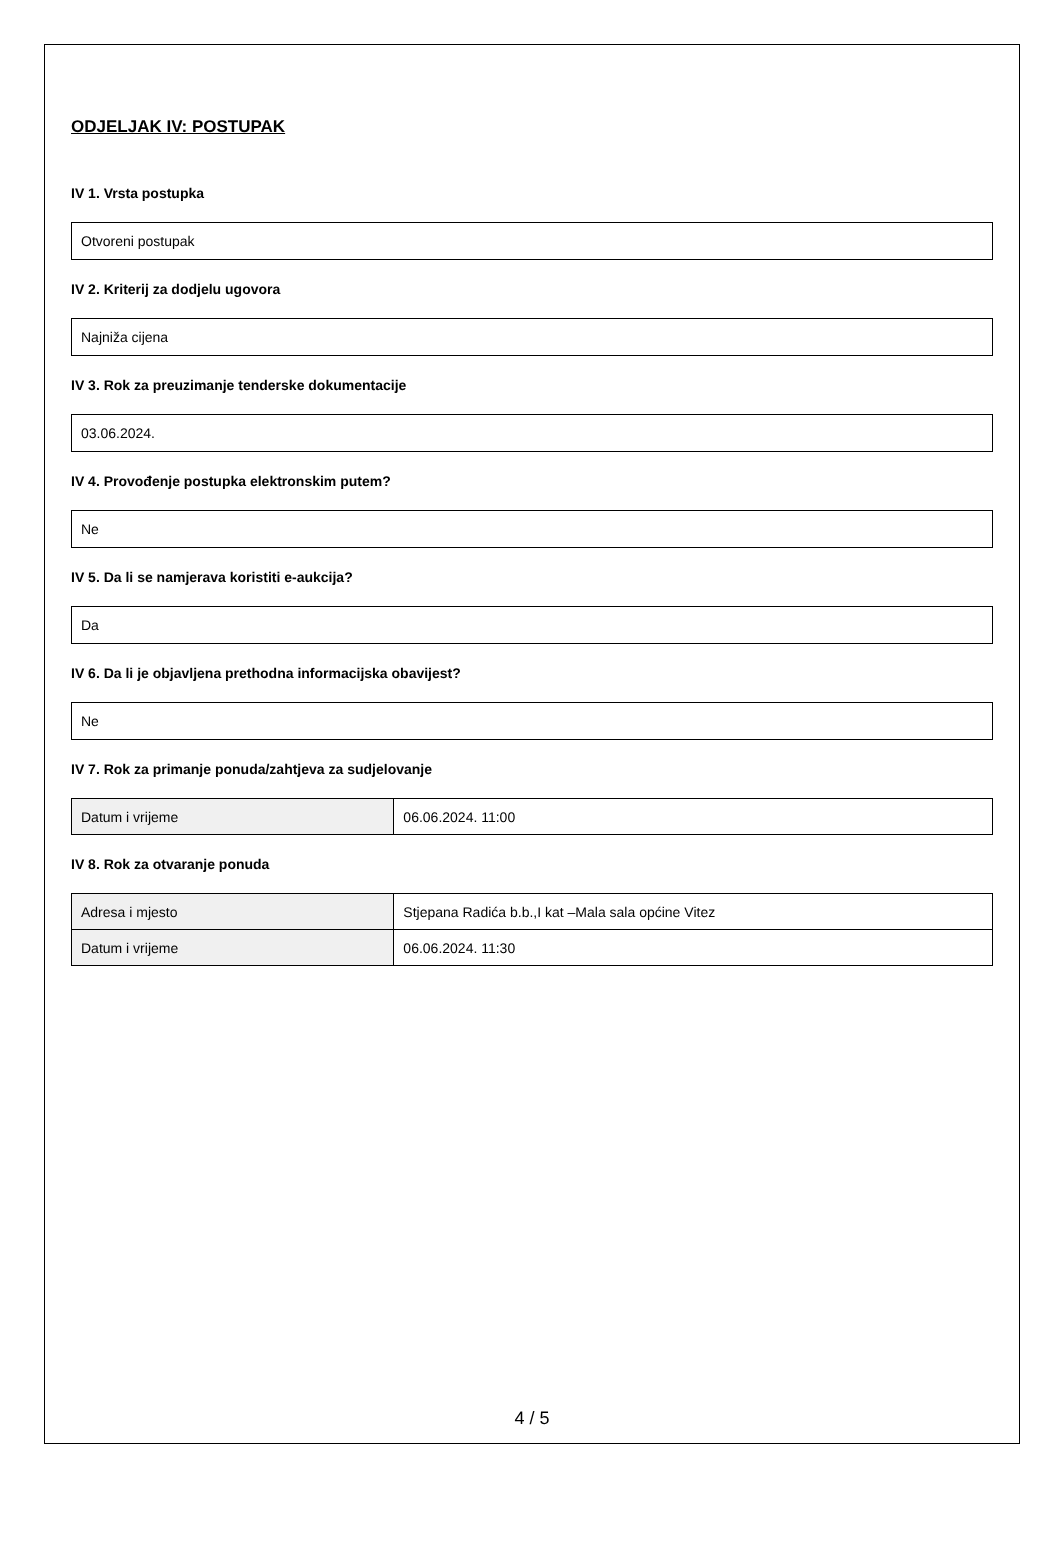ODJELJAK IV: POSTUPAK
IV 1. Vrsta postupka
Otvoreni postupak
IV 2. Kriterij za dodjelu ugovora
Najniža cijena
IV 3. Rok za preuzimanje tenderske dokumentacije
03.06.2024.
IV 4. Provođenje postupka elektronskim putem?
Ne
IV 5. Da li se namjerava koristiti e-aukcija?
Da
IV 6. Da li je objavljena prethodna informacijska obavijest?
Ne
IV 7. Rok za primanje ponuda/zahtjeva za sudjelovanje
| Datum i vrijeme | 06.06.2024. 11:00 |
IV 8. Rok za otvaranje ponuda
| Adresa i mjesto | Stjepana Radića b.b.,I kat –Mala sala općine Vitez |
| Datum i vrijeme | 06.06.2024. 11:30 |
4 / 5